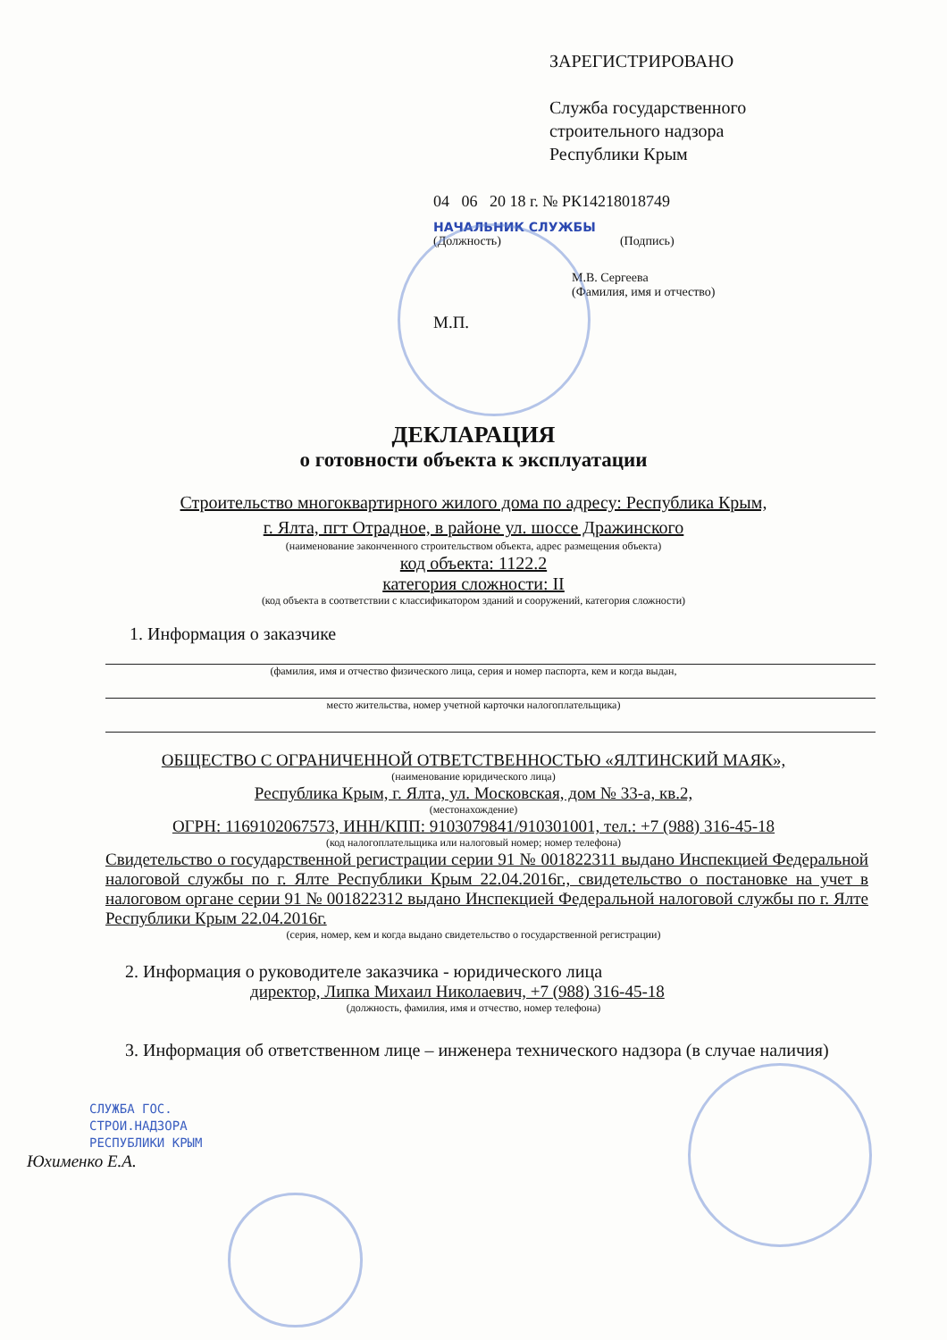ЗАРЕГИСТРИРОВАНО
Служба государственного
строительного надзора
Республики Крым
04 06 20 18 г. № РК14218018749
НАЧАЛЬНИК СЛУЖБЫ
(Должность) (Подпись)
М.В. Сергеева
(Фамилия, имя и отчество)
М.П.
ДЕКЛАРАЦИЯ
о готовности объекта к эксплуатации
Строительство многоквартирного жилого дома по адресу: Республика Крым,
г. Ялта, пгт Отрадное, в районе ул. шоссе Дражинского
(наименование законченного строительством объекта, адрес размещения объекта)
код объекта: 1122.2
категория сложности: II
(код объекта в соответствии с классификатором зданий и сооружений, категория сложности)
1. Информация о заказчике
(фамилия, имя и отчество физического лица, серия и номер паспорта, кем и когда выдан,
место жительства, номер учетной карточки налогоплательщика)
ОБЩЕСТВО С ОГРАНИЧЕННОЙ ОТВЕТСТВЕННОСТЬЮ «ЯЛТИНСКИЙ МАЯК»,
(наименование юридического лица)
Республика Крым, г. Ялта, ул. Московская, дом № 33-а, кв.2,
(местонахождение)
ОГРН: 1169102067573, ИНН/КПП: 9103079841/910301001, тел.: +7 (988) 316-45-18
(код налогоплательщика или налоговый номер; номер телефона)
Свидетельство о государственной регистрации серии 91 № 001822311 выдано Инспекцией Федеральной налоговой службы по г. Ялте Республики Крым 22.04.2016г., свидетельство о постановке на учет в налоговом органе серии 91 № 001822312 выдано Инспекцией Федеральной налоговой службы по г. Ялте Республики Крым 22.04.2016г.
(серия, номер, кем и когда выдано свидетельство о государственной регистрации)
2. Информация о руководителе заказчика - юридического лица
директор, Липка Михаил Николаевич, +7 (988) 316-45-18
(должность, фамилия, имя и отчество, номер телефона)
3. Информация об ответственном лице – инженера технического надзора (в случае наличия)
СЛУЖБА ГОС.
СТРОИ.НАДЗОРА
РЕСПУБЛИКИ КРЫМ
Юхименко Е.А.